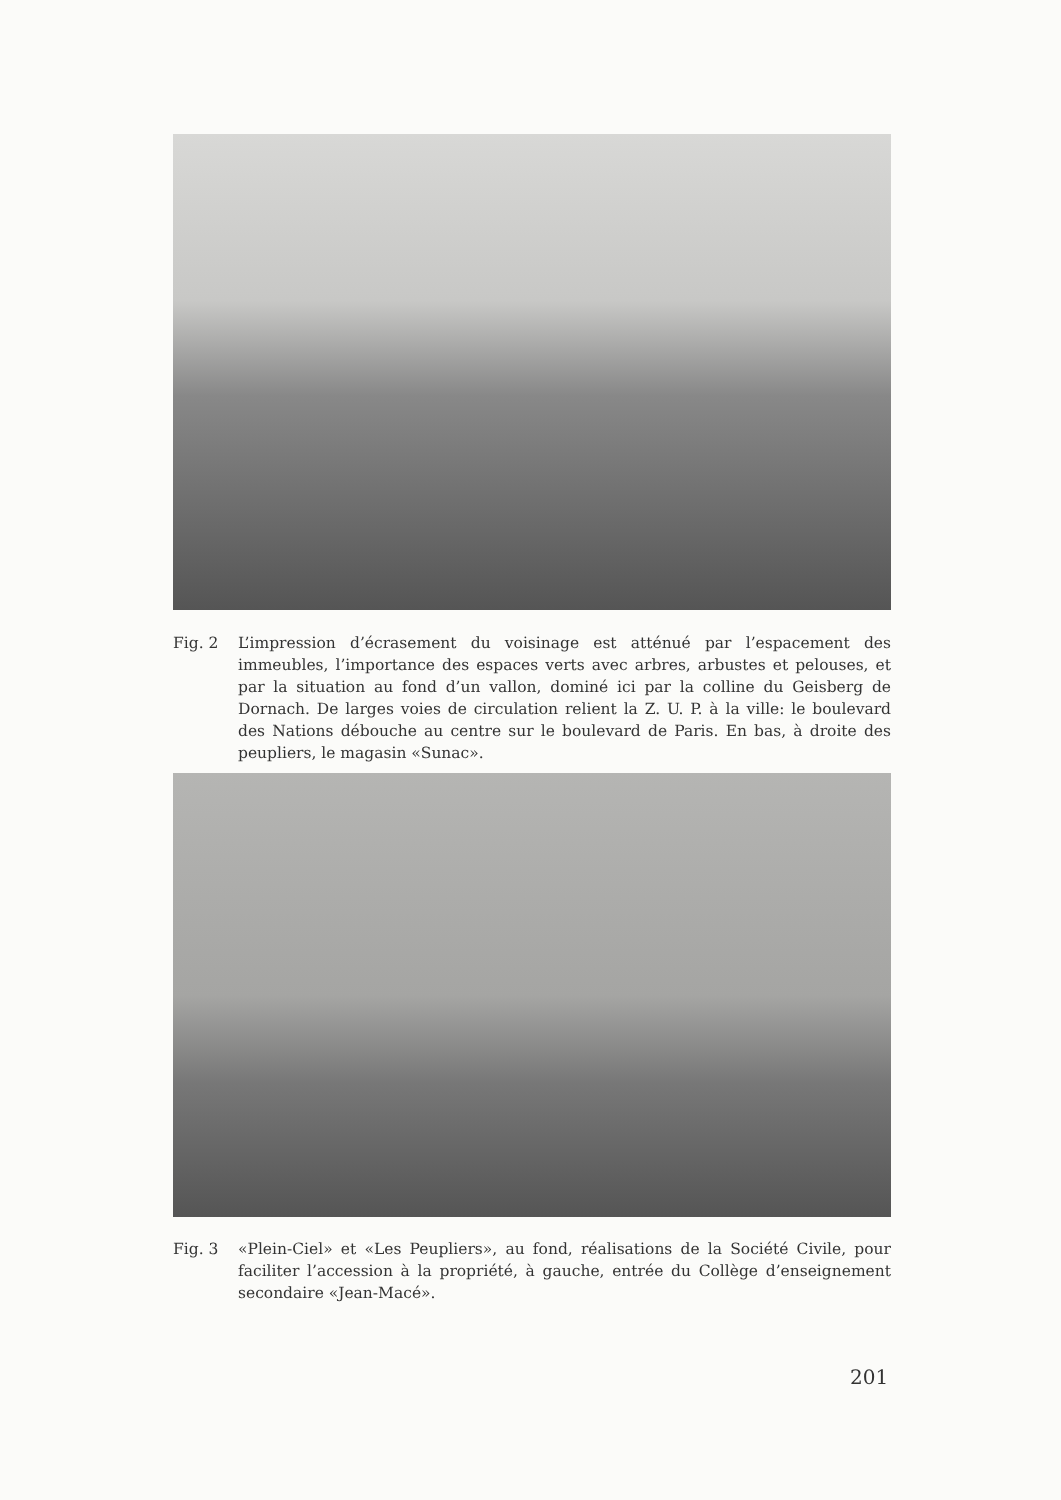Fig. 2 L’impression d’écrasement du voisinage est atténué par l’espacement des immeubles, l’importance des espaces verts avec arbres, arbustes et pelouses, et par la situation au fond d’un vallon, dominé ici par la colline du Geisberg de Dornach. De larges voies de circulation relient la Z. U. P. à la ville: le boulevard des Nations débouche au centre sur le boulevard de Paris. En bas, à droite des peupliers, le magasin «Sunac».
Fig. 3 «Plein-Ciel» et «Les Peupliers», au fond, réalisations de la Société Civile, pour faciliter l’accession à la propriété, à gauche, entrée du Collège d’enseignement secondaire «Jean-Macé».
201